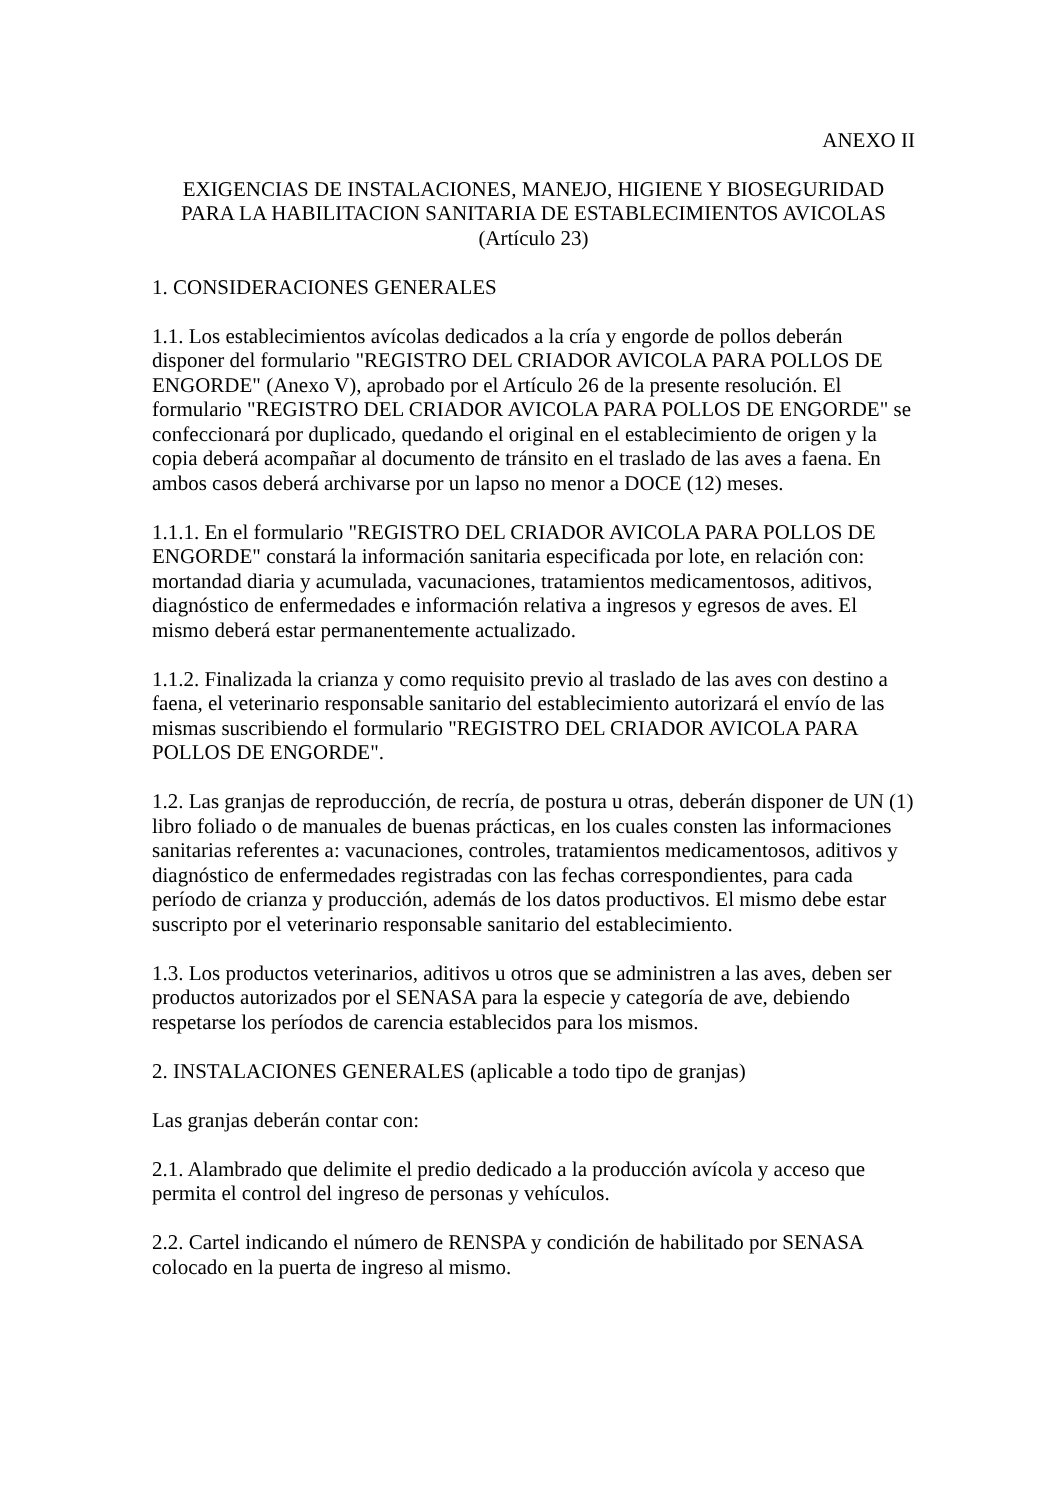ANEXO II
EXIGENCIAS DE INSTALACIONES, MANEJO, HIGIENE Y BIOSEGURIDAD
PARA LA HABILITACION SANITARIA DE ESTABLECIMIENTOS AVICOLAS
(Artículo 23)
1. CONSIDERACIONES GENERALES
1.1. Los establecimientos avícolas dedicados a la cría y engorde de pollos deberán disponer del formulario "REGISTRO DEL CRIADOR AVICOLA PARA POLLOS DE ENGORDE" (Anexo V), aprobado por el Artículo 26 de la presente resolución. El formulario "REGISTRO DEL CRIADOR AVICOLA PARA POLLOS DE ENGORDE" se confeccionará por duplicado, quedando el original en el establecimiento de origen y la copia deberá acompañar al documento de tránsito en el traslado de las aves a faena. En ambos casos deberá archivarse por un lapso no menor a DOCE (12) meses.
1.1.1. En el formulario "REGISTRO DEL CRIADOR AVICOLA PARA POLLOS DE ENGORDE" constará la información sanitaria especificada por lote, en relación con: mortandad diaria y acumulada, vacunaciones, tratamientos medicamentosos, aditivos, diagnóstico de enfermedades e información relativa a ingresos y egresos de aves. El mismo deberá estar permanentemente actualizado.
1.1.2. Finalizada la crianza y como requisito previo al traslado de las aves con destino a faena, el veterinario responsable sanitario del establecimiento autorizará el envío de las mismas suscribiendo el formulario "REGISTRO DEL CRIADOR AVICOLA PARA POLLOS DE ENGORDE".
1.2. Las granjas de reproducción, de recría, de postura u otras, deberán disponer de UN (1) libro foliado o de manuales de buenas prácticas, en los cuales consten las informaciones sanitarias referentes a: vacunaciones, controles, tratamientos medicamentosos, aditivos y diagnóstico de enfermedades registradas con las fechas correspondientes, para cada período de crianza y producción, además de los datos productivos. El mismo debe estar suscripto por el veterinario responsable sanitario del establecimiento.
1.3. Los productos veterinarios, aditivos u otros que se administren a las aves, deben ser productos autorizados por el SENASA para la especie y categoría de ave, debiendo respetarse los períodos de carencia establecidos para los mismos.
2. INSTALACIONES GENERALES (aplicable a todo tipo de granjas)
Las granjas deberán contar con:
2.1. Alambrado que delimite el predio dedicado a la producción avícola y acceso que permita el control del ingreso de personas y vehículos.
2.2. Cartel indicando el número de RENSPA y condición de habilitado por SENASA colocado en la puerta de ingreso al mismo.